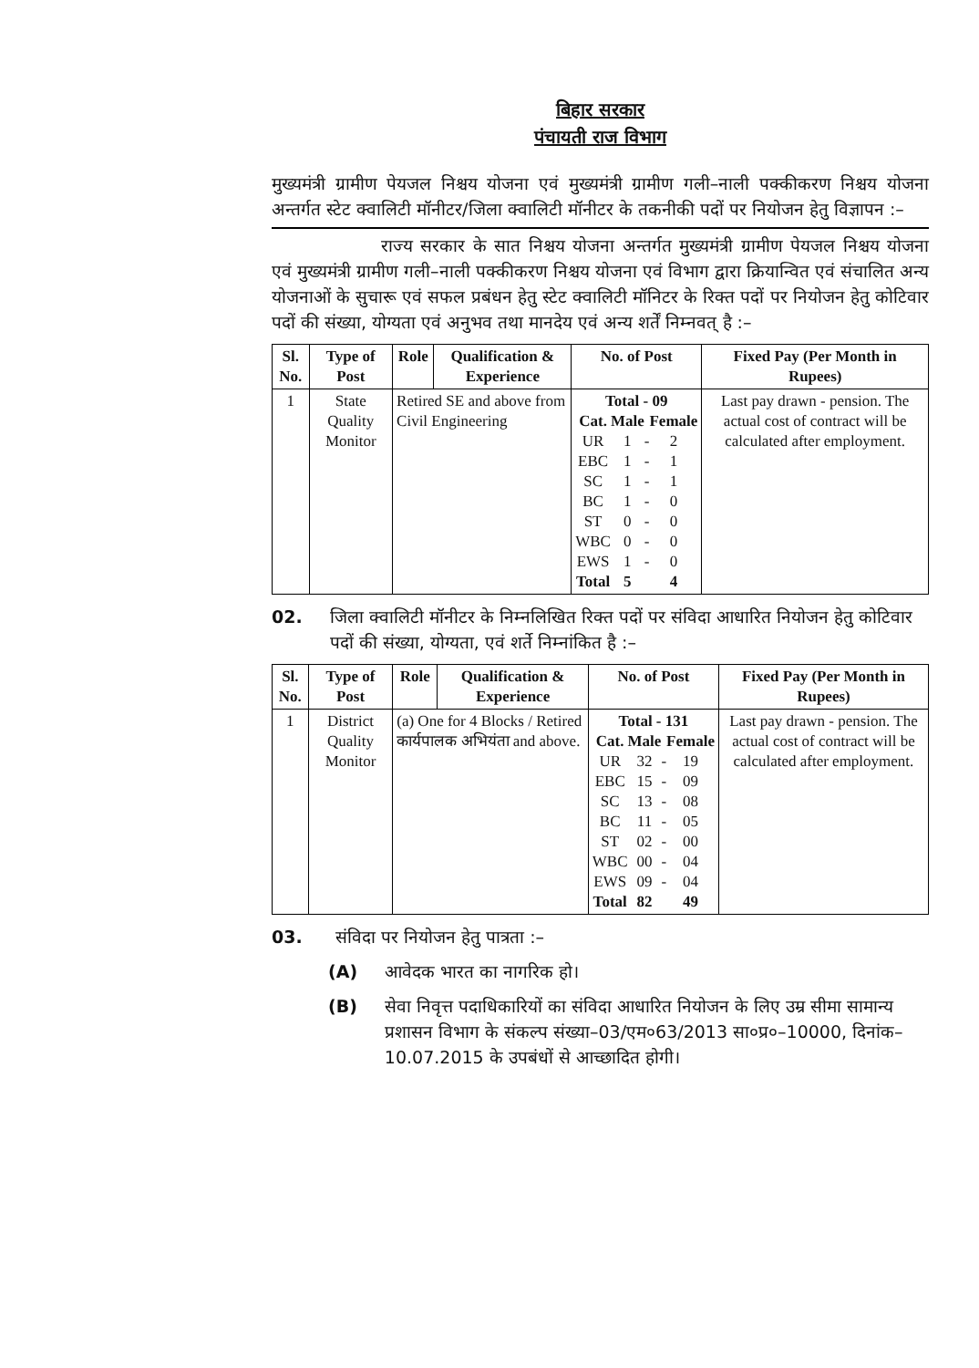बिहार सरकार
पंचायती राज विभाग
मुख्यमंत्री ग्रामीण पेयजल निश्चय योजना एवं मुख्यमंत्री ग्रामीण गली–नाली पक्कीकरण निश्चय योजना अन्तर्गत स्टेट क्वालिटी मॉनीटर/जिला क्वालिटी मॉनीटर के तकनीकी पदों पर नियोजन हेतु विज्ञापन :–
राज्य सरकार के सात निश्चय योजना अन्तर्गत मुख्यमंत्री ग्रामीण पेयजल निश्चय योजना एवं मुख्यमंत्री ग्रामीण गली–नाली पक्कीकरण निश्चय योजना एवं विभाग द्वारा क्रियान्वित एवं संचालित अन्य योजनाओं के सुचारू एवं सफल प्रबंधन हेतु स्टेट क्वालिटी मॉनिटर के रिक्त पदों पर नियोजन हेतु कोटिवार पदों की संख्या, योग्यता एवं अनुभव तथा मानदेय एवं अन्य शर्तें निम्नवत् है :–
| Sl. No. | Type of Post | Role | Qualification & Experience | No. of Post | Fixed Pay (Per Month in Rupees) |
| --- | --- | --- | --- | --- | --- |
| 1 | State Quality Monitor | Retired SE and above from Civil Engineering | | / Total - 09 / / / / / --- / --- / --- / --- / / Cat. / Male / / Female / / UR / 1 / - / 2 / / EBC / 1 / - / 1 / / SC / 1 / - / 1 / / BC / 1 / - / 0 / / ST / 0 / - / 0 / / WBC / 0 / - / 0 / / EWS / 1 / - / 0 / / Total / 5 / / 4 / | Last pay drawn - pension. The actual cost of contract will be calculated after employment. |
02. जिला क्वालिटी मॉनीटर के निम्नलिखित रिक्त पदों पर संविदा आधारित नियोजन हेतु कोटिवार पदों की संख्या, योग्यता, एवं शर्ते निम्नांकित है :–
| Sl. No. | Type of Post | Role | Qualification & Experience | No. of Post | Fixed Pay (Per Month in Rupees) |
| --- | --- | --- | --- | --- | --- |
| 1 | District Quality Monitor | (a) One for 4 Blocks / Retired कार्यपालक अभियंता and above. | | / Total - 131 / / / / / --- / --- / --- / --- / / Cat. / Male / / Female / / UR / 32 / - / 19 / / EBC / 15 / - / 09 / / SC / 13 / - / 08 / / BC / 11 / - / 05 / / ST / 02 / - / 00 / / WBC / 00 / - / 04 / / EWS / 09 / - / 04 / / Total / 82 / / 49 / | Last pay drawn - pension. The actual cost of contract will be calculated after employment. |
03. संविदा पर नियोजन हेतु पात्रता :–
(A) आवेदक भारत का नागरिक हो।
(B) सेवा निवृत्त पदाधिकारियों का संविदा आधारित नियोजन के लिए उम्र सीमा सामान्य प्रशासन विभाग के संकल्प संख्या–03/एम०63/2013 सा०प्र०–10000, दिनांक–10.07.2015 के उपबंधों से आच्छादित होगी।